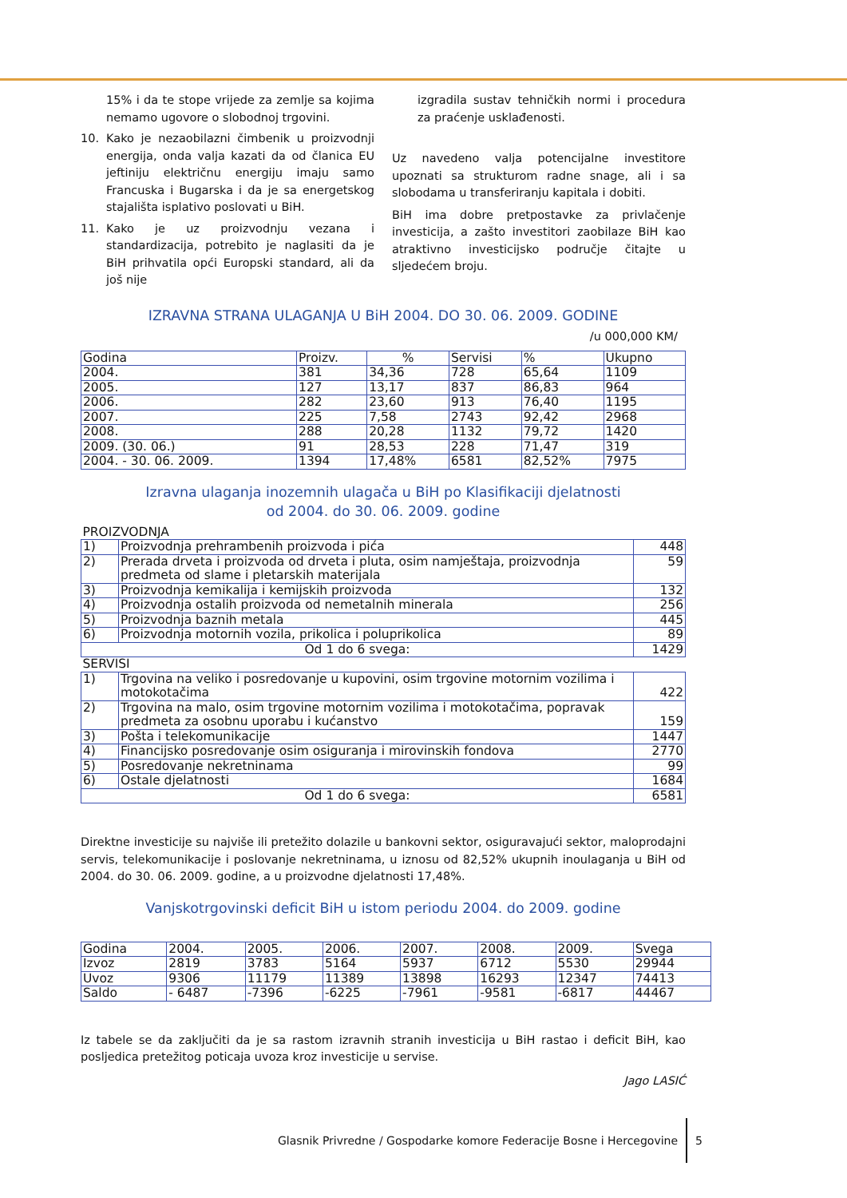15% i da te stope vrijede za zemlje sa kojima nemamo ugovore o slobodnoj trgovini.
10. Kako je nezaobilazni čimbenik u proizvodnji energija, onda valja kazati da od članica EU jeftiniju električnu energiju imaju samo Francuska i Bugarska i da je sa energetskog stajališta isplativo poslovati u BiH.
11. Kako je uz proizvodnju vezana i standardizacija, potrebito je naglasiti da je BiH prihvatila opći Europski standard, ali da još nije
izgradila sustav tehničkih normi i procedura za praćenje usklađenosti.
Uz navedeno valja potencijalne investitore upoznati sa strukturom radne snage, ali i sa slobodama u transferiranju kapitala i dobiti.
BiH ima dobre pretpostavke za privlačenje investicija, a zašto investitori zaobilaze BiH kao atraktivno investicijsko područje čitajte u sljedećem broju.
IZRAVNA STRANA ULAGANJA U BiH 2004. DO 30. 06. 2009. GODINE
/u 000,000 KM/
| Godina | Proizv. | % | Servisi | % | Ukupno |
| 2004. | 381 | 34,36 | 728 | 65,64 | 1109 |
| 2005. | 127 | 13,17 | 837 | 86,83 | 964 |
| 2006. | 282 | 23,60 | 913 | 76,40 | 1195 |
| 2007. | 225 | 7,58 | 2743 | 92,42 | 2968 |
| 2008. | 288 | 20,28 | 1132 | 79,72 | 1420 |
| 2009. (30. 06.) | 91 | 28,53 | 228 | 71,47 | 319 |
| 2004. - 30. 06. 2009. | 1394 | 17,48% | 6581 | 82,52% | 7975 |
Izravna ulaganja inozemnih ulagača u BiH po Klasifikaciji djelatnosti
od 2004. do 30. 06. 2009. godine
| PROIZVODNJA | | |
| 1) | Proizvodnja prehrambenih proizvoda i pića | 448 |
| 2) | Prerada drveta i proizvoda od drveta i pluta, osim namještaja, proizvodnja predmeta od slame i pletarskih materijala | 59 |
| 3) | Proizvodnja kemikalija i kemijskih proizvoda | 132 |
| 4) | Proizvodnja ostalih proizvoda od nemetalnih minerala | 256 |
| 5) | Proizvodnja baznih metala | 445 |
| 6) | Proizvodnja motornih vozila, prikolica i poluprikolica | 89 |
| Od 1 do 6 svega: | | 1429 |
| SERVISI | | |
| 1) | Trgovina na veliko i posredovanje u kupovini, osim trgovine motornim vozilima i motokotačima | 422 |
| 2) | Trgovina na malo, osim trgovine motornim vozilima i motokotačima, popravak predmeta za osobnu uporabu i kućanstvo | 159 |
| 3) | Pošta i telekomunikacije | 1447 |
| 4) | Financijsko posredovanje osim osiguranja i mirovinskih fondova | 2770 |
| 5) | Posredovanje nekretninama | 99 |
| 6) | Ostale djelatnosti | 1684 |
| Od 1 do 6 svega: | | 6581 |
Direktne investicije su najviše ili pretežito dolazile u bankovni sektor, osiguravajući sektor, maloprodajni servis, telekomunikacije i poslovanje nekretninama, u iznosu od 82,52% ukupnih inoulaganja u BiH od 2004. do 30. 06. 2009. godine, a u proizvodne djelatnosti 17,48%.
Vanjskotrgovinski deficit BiH u istom periodu 2004. do 2009. godine
| Godina | 2004. | 2005. | 2006. | 2007. | 2008. | 2009. | Svega |
| Izvoz | 2819 | 3783 | 5164 | 5937 | 6712 | 5530 | 29944 |
| Uvoz | 9306 | 11179 | 11389 | 13898 | 16293 | 12347 | 74413 |
| Saldo | - 6487 | -7396 | -6225 | -7961 | -9581 | -6817 | 44467 |
Iz tabele se da zaključiti da je sa rastom izravnih stranih investicija u BiH rastao i deficit BiH, kao posljedica pretežitog poticaja uvoza kroz investicije u servise.
Jago LASIĆ
Glasnik Privredne / Gospodarke komore Federacije Bosne i Hercegovine
5